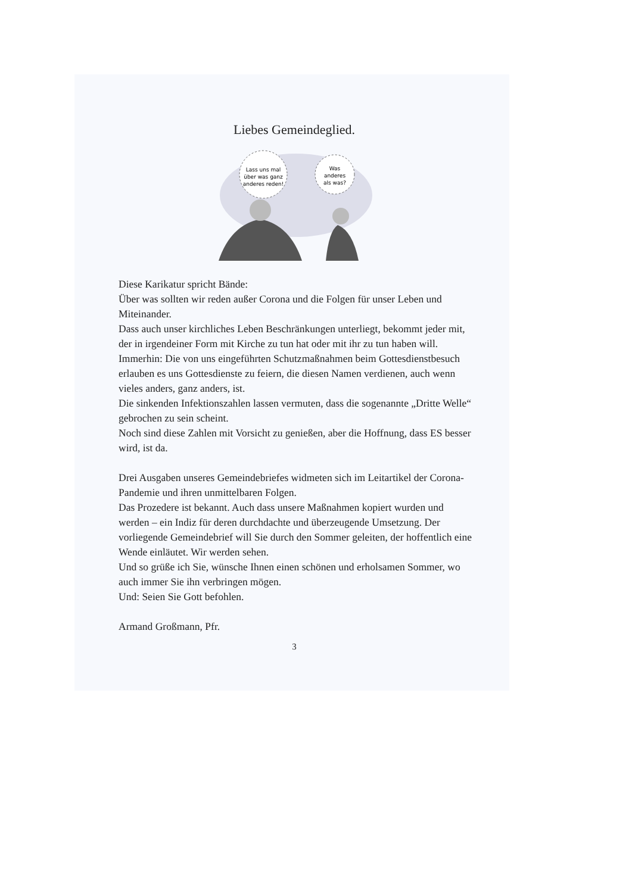Liebes Gemeindeglied.
Lass uns mal
über was ganz
anderes reden!
Was
anderes
als was?
Diese Karikatur spricht Bände:
Über was sollten wir reden außer Corona und die Folgen für unser Leben und Miteinander.
Dass auch unser kirchliches Leben Beschränkungen unterliegt, bekommt jeder mit, der in irgendeiner Form mit Kirche zu tun hat oder mit ihr zu tun haben will.
Immerhin: Die von uns eingeführten Schutzmaßnahmen beim Gottesdienstbesuch erlauben es uns Gottesdienste zu feiern, die diesen Namen verdienen, auch wenn vieles anders, ganz anders, ist.
Die sinkenden Infektionszahlen lassen vermuten, dass die sogenannte „Dritte Welle“ gebrochen zu sein scheint.
Noch sind diese Zahlen mit Vorsicht zu genießen, aber die Hoffnung, dass ES besser wird, ist da.
Drei Ausgaben unseres Gemeindebriefes widmeten sich im Leitartikel der Corona-Pandemie und ihren unmittelbaren Folgen.
Das Prozedere ist bekannt. Auch dass unsere Maßnahmen kopiert wurden und werden – ein Indiz für deren durchdachte und überzeugende Umsetzung. Der vorliegende Gemeindebrief will Sie durch den Sommer geleiten, der hoffentlich eine Wende einläutet. Wir werden sehen.
Und so grüße ich Sie, wünsche Ihnen einen schönen und erholsamen Sommer, wo auch immer Sie ihn verbringen mögen.
Und: Seien Sie Gott befohlen.
Armand Großmann, Pfr.
3